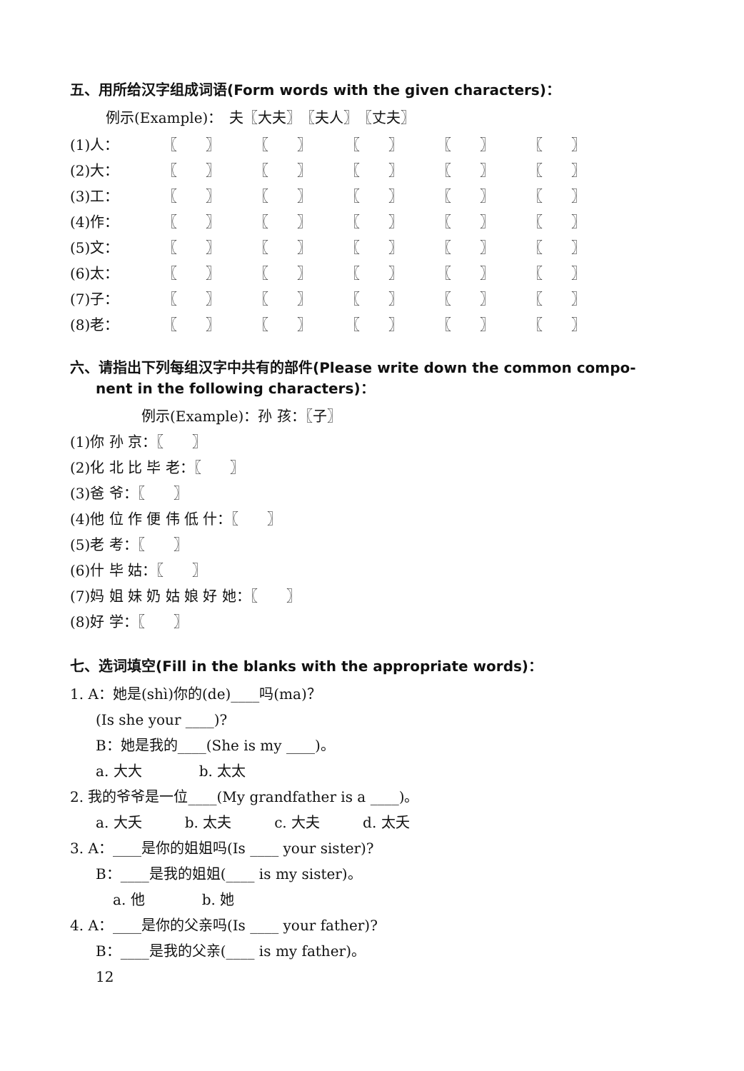五、用所给汉字组成词语(Form words with the given characters)：
例示(Example)：　夫〖大夫〗　〖夫人〗　〖丈夫〗
| (1)人： | 〖 〗 | 〖 〗 | 〖 〗 | 〖 〗 | 〖 〗 |
| (2)大： | 〖 〗 | 〖 〗 | 〖 〗 | 〖 〗 | 〖 〗 |
| (3)工： | 〖 〗 | 〖 〗 | 〖 〗 | 〖 〗 | 〖 〗 |
| (4)作： | 〖 〗 | 〖 〗 | 〖 〗 | 〖 〗 | 〖 〗 |
| (5)文： | 〖 〗 | 〖 〗 | 〖 〗 | 〖 〗 | 〖 〗 |
| (6)太： | 〖 〗 | 〖 〗 | 〖 〗 | 〖 〗 | 〖 〗 |
| (7)子： | 〖 〗 | 〖 〗 | 〖 〗 | 〖 〗 | 〖 〗 |
| (8)老： | 〖 〗 | 〖 〗 | 〖 〗 | 〖 〗 | 〖 〗 |
六、请指出下列每组汉字中共有的部件(Please write down the common compo-
nent in the following characters)：
例示(Example)：孙 孩：〖子〗
(1)你 孙 京：〖　　〗
(2)化 北 比 毕 老：〖　　〗
(3)爸 爷：〖　　〗
(4)他 位 作 便 伟 低 什：〖　　〗
(5)老 考：〖　　〗
(6)什 毕 姑：〖　　〗
(7)妈 姐 妹 奶 姑 娘 好 她：〖　　〗
(8)好 学：〖　　〗
七、选词填空(Fill in the blanks with the appropriate words)：
1. A：她是(shì)你的(de)____吗(ma)？
(Is she your ____)?
B：她是我的____(She is my ____)。
a. 大大　　　　b. 太太
2. 我的爷爷是一位____(My grandfather is a ____)。
a. 大夭　　　b. 太夫　　　c. 大夫　　　d. 太夭
3. A：____是你的姐姐吗(Is ____ your sister)?
B：____是我的姐姐(____ is my sister)。
a. 他　　　　b. 她
4. A：____是你的父亲吗(Is ____ your father)?
B：____是我的父亲(____ is my father)。
12